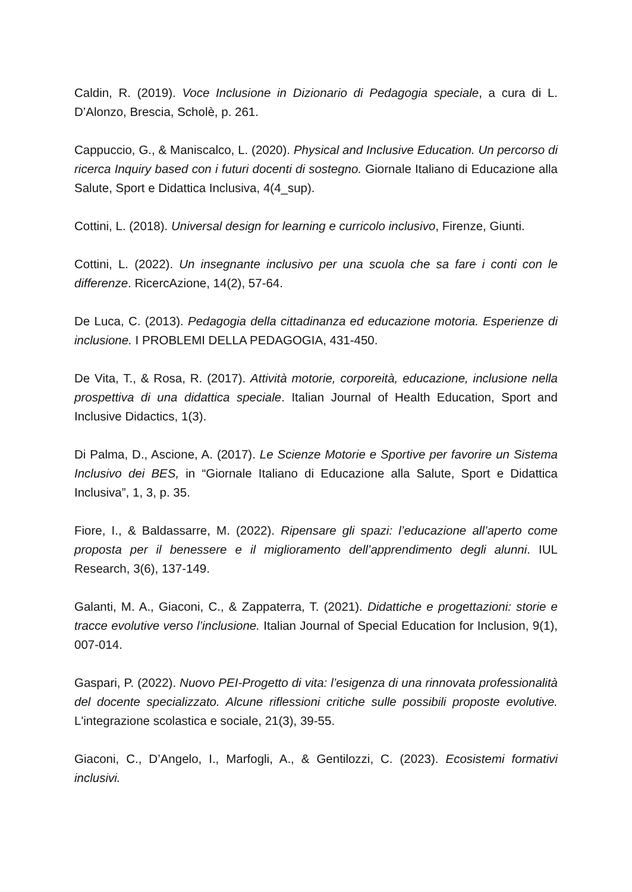Caldin, R. (2019). Voce Inclusione in Dizionario di Pedagogia speciale, a cura di L. D’Alonzo, Brescia, Scholè, p. 261.
Cappuccio, G., & Maniscalco, L. (2020). Physical and Inclusive Education. Un percorso di ricerca Inquiry based con i futuri docenti di sostegno. Giornale Italiano di Educazione alla Salute, Sport e Didattica Inclusiva, 4(4_sup).
Cottini, L. (2018). Universal design for learning e curricolo inclusivo, Firenze, Giunti.
Cottini, L. (2022). Un insegnante inclusivo per una scuola che sa fare i conti con le differenze. RicercAzione, 14(2), 57-64.
De Luca, C. (2013). Pedagogia della cittadinanza ed educazione motoria. Esperienze di inclusione. I PROBLEMI DELLA PEDAGOGIA, 431-450.
De Vita, T., & Rosa, R. (2017). Attività motorie, corporeità, educazione, inclusione nella prospettiva di una didattica speciale. Italian Journal of Health Education, Sport and Inclusive Didactics, 1(3).
Di Palma, D., Ascione, A. (2017). Le Scienze Motorie e Sportive per favorire un Sistema Inclusivo dei BES, in “Giornale Italiano di Educazione alla Salute, Sport e Didattica Inclusiva”, 1, 3, p. 35.
Fiore, I., & Baldassarre, M. (2022). Ripensare gli spazi: l’educazione all’aperto come proposta per il benessere e il miglioramento dell’apprendimento degli alunni. IUL Research, 3(6), 137-149.
Galanti, M. A., Giaconi, C., & Zappaterra, T. (2021). Didattiche e progettazioni: storie e tracce evolutive verso l’inclusione. Italian Journal of Special Education for Inclusion, 9(1), 007-014.
Gaspari, P. (2022). Nuovo PEI-Progetto di vita: l’esigenza di una rinnovata professionalità del docente specializzato. Alcune riflessioni critiche sulle possibili proposte evolutive. L'integrazione scolastica e sociale, 21(3), 39-55.
Giaconi, C., D’Angelo, I., Marfogli, A., & Gentilozzi, C. (2023). Ecosistemi formativi inclusivi.